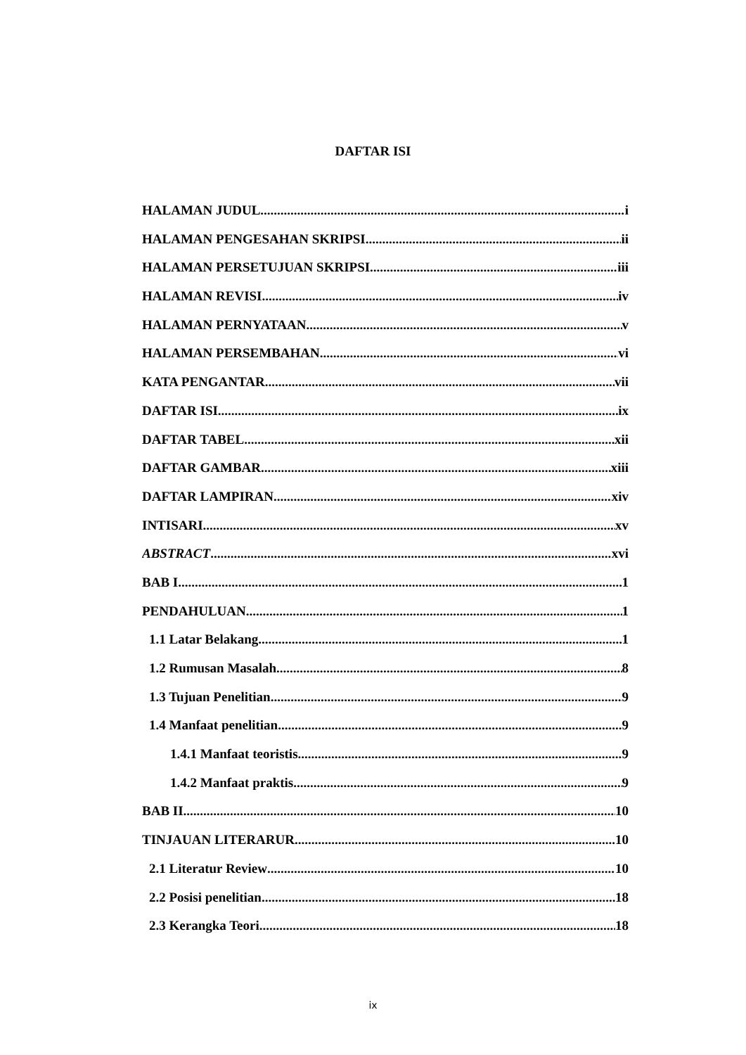DAFTAR ISI
HALAMAN JUDUL i
HALAMAN PENGESAHAN SKRIPSI ii
HALAMAN PERSETUJUAN SKRIPSI iii
HALAMAN REVISI iv
HALAMAN PERNYATAAN v
HALAMAN PERSEMBAHAN vi
KATA PENGANTAR vii
DAFTAR ISI ix
DAFTAR TABEL xii
DAFTAR GAMBAR xiii
DAFTAR LAMPIRAN xiv
INTISARI xv
ABSTRACT xvi
BAB I 1
PENDAHULUAN 1
1.1 Latar Belakang 1
1.2 Rumusan Masalah 8
1.3 Tujuan Penelitian 9
1.4 Manfaat penelitian 9
1.4.1 Manfaat teoristis 9
1.4.2 Manfaat praktis 9
BAB II 10
TINJAUAN LITERARUR 10
2.1 Literatur Review 10
2.2 Posisi penelitian 18
2.3 Kerangka Teori 18
ix